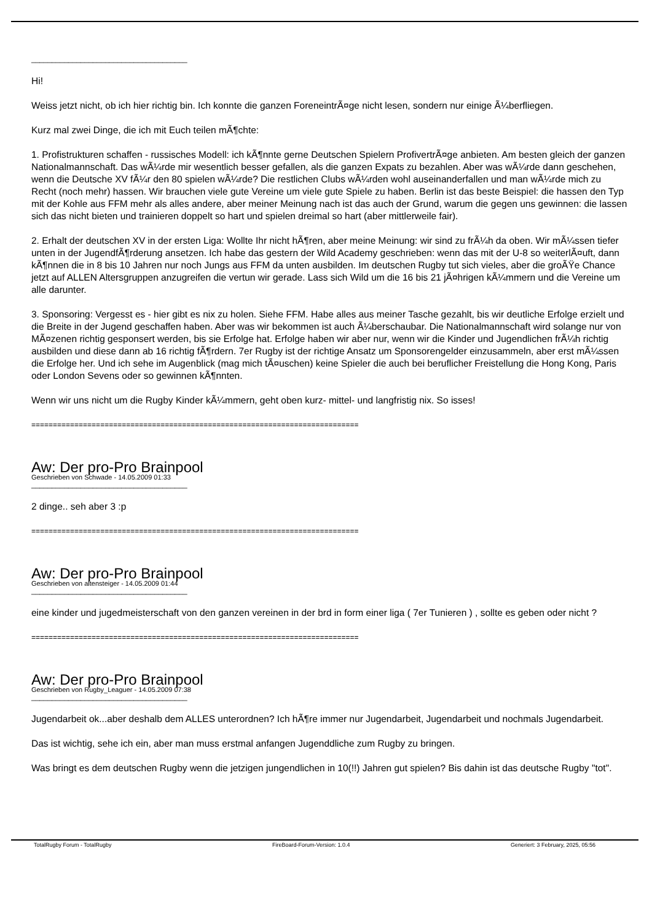______________________________________
Hi!
Weiss jetzt nicht, ob ich hier richtig bin. Ich konnte die ganzen ForeneintrÃ¤ge nicht lesen, sondern nur einige Ã¼berfliegen.
Kurz mal zwei Dinge, die ich mit Euch teilen mÃ¶chte:
1. Profistrukturen schaffen - russisches Modell: ich kÃ¶nnte gerne Deutschen Spielern ProfivertrÃ¤ge anbieten. Am besten gleich der ganzen Nationalmannschaft. Das wÃ¼rde mir wesentlich besser gefallen, als die ganzen Expats zu bezahlen. Aber was wÃ¼rde dann geschehen, wenn die Deutsche XV fÃ¼r den 80 spielen wÃ¼rde? Die restlichen Clubs wÃ¼rden wohl auseinanderfallen und man wÃ¼rde mich zu Recht (noch mehr) hassen. Wir brauchen viele gute Vereine um viele gute Spiele zu haben. Berlin ist das beste Beispiel: die hassen den Typ mit der Kohle aus FFM mehr als alles andere, aber meiner Meinung nach ist das auch der Grund, warum die gegen uns gewinnen: die lassen sich das nicht bieten und trainieren doppelt so hart und spielen dreimal so hart (aber mittlerweile fair).
2. Erhalt der deutschen XV in der ersten Liga: Wollte Ihr nicht hÃ¶ren, aber meine Meinung: wir sind zu frÃ¼h da oben. Wir mÃ¼ssen tiefer unten in der JugendfÃ¶rderung ansetzen. Ich habe das gestern der Wild Academy geschrieben: wenn das mit der U-8 so weiterlÃ¤uft, dann kÃ¶nnen die in 8 bis 10 Jahren nur noch Jungs aus FFM da unten ausbilden. Im deutschen Rugby tut sich vieles, aber die groÃŸe Chance jetzt auf ALLEN Altersgruppen anzugreifen die vertun wir gerade. Lass sich Wild um die 16 bis 21 jÃ¤hrigen kÃ¼mmern und die Vereine um alle darunter.
3. Sponsoring: Vergesst es - hier gibt es nix zu holen. Siehe FFM. Habe alles aus meiner Tasche gezahlt, bis wir deutliche Erfolge erzielt und die Breite in der Jugend geschaffen haben. Aber was wir bekommen ist auch Ã¼berschaubar. Die Nationalmannschaft wird solange nur von MÃ¤zenen richtig gesponsert werden, bis sie Erfolge hat. Erfolge haben wir aber nur, wenn wir die Kinder und Jugendlichen frÃ¼h richtig ausbilden und diese dann ab 16 richtig fÃ¶rdern. 7er Rugby ist der richtige Ansatz um Sponsorengelder einzusammeln, aber erst mÃ¼ssen die Erfolge her. Und ich sehe im Augenblick (mag mich tÃ¤uschen) keine Spieler die auch bei beruflicher Freistellung die Hong Kong, Paris oder London Sevens oder so gewinnen kÃ¶nnten.
Wenn wir uns nicht um die Rugby Kinder kÃ¼mmern, geht oben kurz- mittel- und langfristig nix. So isses!
============================================================================
Aw: Der pro-Pro Brainpool
Geschrieben von Schwade - 14.05.2009 01:33
______________________________________
2 dinge.. seh aber 3 :p
============================================================================
Aw: Der pro-Pro Brainpool
Geschrieben von altensteiger - 14.05.2009 01:44
______________________________________
eine kinder und jugedmeisterschaft von den ganzen vereinen in der brd in form einer liga ( 7er Tunieren ) , sollte es geben oder nicht ?
============================================================================
Aw: Der pro-Pro Brainpool
Geschrieben von Rugby_Leaguer - 14.05.2009 07:38
______________________________________
Jugendarbeit ok...aber deshalb dem ALLES unterordnen? Ich hÃ¶re immer nur Jugendarbeit, Jugendarbeit und nochmals Jugendarbeit.
Das ist wichtig, sehe ich ein, aber man muss erstmal anfangen Jugenddliche zum Rugby zu bringen.
Was bringt es dem deutschen Rugby wenn die jetzigen jungendlichen in 10(!!) Jahren gut spielen? Bis dahin ist das deutsche Rugby "tot".
TotalRugby Forum - TotalRugby FireBoard-Forum-Version: 1.0.4 Generiert: 3 February, 2025, 05:56